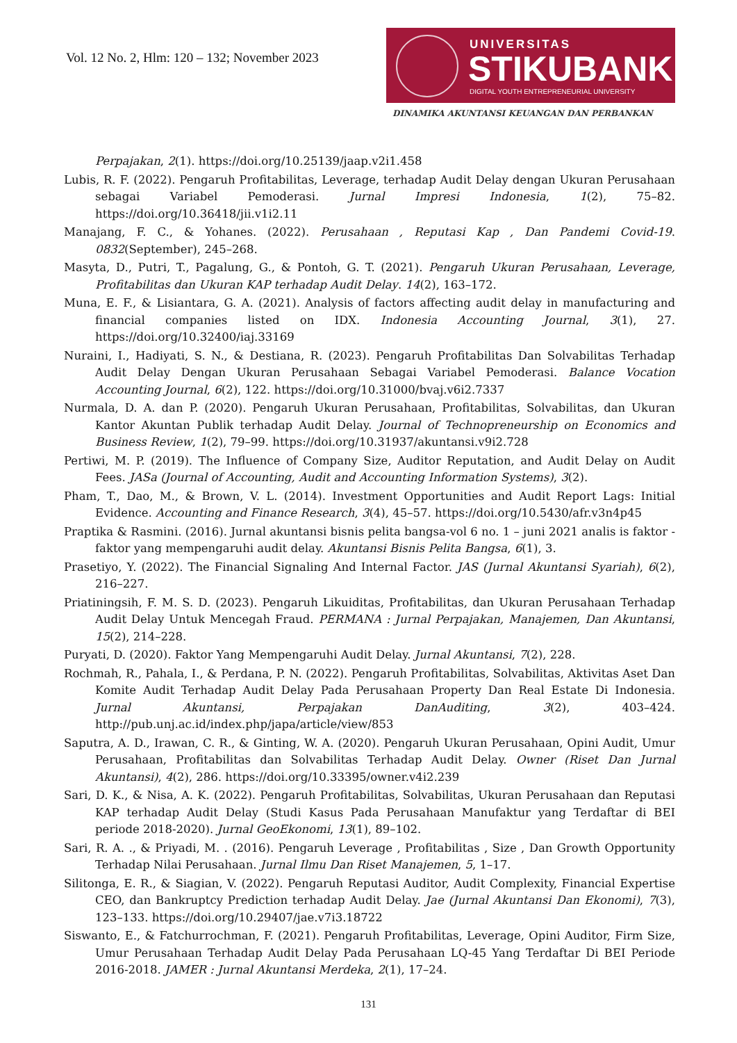Vol. 12 No. 2, Hlm: 120 – 132; November 2023
UNIVERSITAS
STIKUBANK
DIGITAL YOUTH ENTREPRENEURIAL UNIVERSITY
DINAMIKA AKUNTANSI KEUANGAN DAN PERBANKAN
Perpajakan, 2(1). https://doi.org/10.25139/jaap.v2i1.458
Lubis, R. F. (2022). Pengaruh Profitabilitas, Leverage, terhadap Audit Delay dengan Ukuran Perusahaan sebagai Variabel Pemoderasi. Jurnal Impresi Indonesia, 1(2), 75–82. https://doi.org/10.36418/jii.v1i2.11
Manajang, F. C., & Yohanes. (2022). Perusahaan , Reputasi Kap , Dan Pandemi Covid-19. 0832(September), 245–268.
Masyta, D., Putri, T., Pagalung, G., & Pontoh, G. T. (2021). Pengaruh Ukuran Perusahaan, Leverage, Profitabilitas dan Ukuran KAP terhadap Audit Delay. 14(2), 163–172.
Muna, E. F., & Lisiantara, G. A. (2021). Analysis of factors affecting audit delay in manufacturing and financial companies listed on IDX. Indonesia Accounting Journal, 3(1), 27. https://doi.org/10.32400/iaj.33169
Nuraini, I., Hadiyati, S. N., & Destiana, R. (2023). Pengaruh Profitabilitas Dan Solvabilitas Terhadap Audit Delay Dengan Ukuran Perusahaan Sebagai Variabel Pemoderasi. Balance Vocation Accounting Journal, 6(2), 122. https://doi.org/10.31000/bvaj.v6i2.7337
Nurmala, D. A. dan P. (2020). Pengaruh Ukuran Perusahaan, Profitabilitas, Solvabilitas, dan Ukuran Kantor Akuntan Publik terhadap Audit Delay. Journal of Technopreneurship on Economics and Business Review, 1(2), 79–99. https://doi.org/10.31937/akuntansi.v9i2.728
Pertiwi, M. P. (2019). The Influence of Company Size, Auditor Reputation, and Audit Delay on Audit Fees. JASa (Journal of Accounting, Audit and Accounting Information Systems), 3(2).
Pham, T., Dao, M., & Brown, V. L. (2014). Investment Opportunities and Audit Report Lags: Initial Evidence. Accounting and Finance Research, 3(4), 45–57. https://doi.org/10.5430/afr.v3n4p45
Praptika & Rasmini. (2016). Jurnal akuntansi bisnis pelita bangsa-vol 6 no. 1 – juni 2021 analis is faktor -faktor yang mempengaruhi audit delay. Akuntansi Bisnis Pelita Bangsa, 6(1), 3.
Prasetiyo, Y. (2022). The Financial Signaling And Internal Factor. JAS (Jurnal Akuntansi Syariah), 6(2), 216–227.
Priatiningsih, F. M. S. D. (2023). Pengaruh Likuiditas, Profitabilitas, dan Ukuran Perusahaan Terhadap Audit Delay Untuk Mencegah Fraud. PERMANA : Jurnal Perpajakan, Manajemen, Dan Akuntansi, 15(2), 214–228.
Puryati, D. (2020). Faktor Yang Mempengaruhi Audit Delay. Jurnal Akuntansi, 7(2), 228.
Rochmah, R., Pahala, I., & Perdana, P. N. (2022). Pengaruh Profitabilitas, Solvabilitas, Aktivitas Aset Dan Komite Audit Terhadap Audit Delay Pada Perusahaan Property Dan Real Estate Di Indonesia. Jurnal Akuntansi, Perpajakan DanAuditing, 3(2), 403–424. http://pub.unj.ac.id/index.php/japa/article/view/853
Saputra, A. D., Irawan, C. R., & Ginting, W. A. (2020). Pengaruh Ukuran Perusahaan, Opini Audit, Umur Perusahaan, Profitabilitas dan Solvabilitas Terhadap Audit Delay. Owner (Riset Dan Jurnal Akuntansi), 4(2), 286. https://doi.org/10.33395/owner.v4i2.239
Sari, D. K., & Nisa, A. K. (2022). Pengaruh Profitabilitas, Solvabilitas, Ukuran Perusahaan dan Reputasi KAP terhadap Audit Delay (Studi Kasus Pada Perusahaan Manufaktur yang Terdaftar di BEI periode 2018-2020). Jurnal GeoEkonomi, 13(1), 89–102.
Sari, R. A. ., & Priyadi, M. . (2016). Pengaruh Leverage , Profitabilitas , Size , Dan Growth Opportunity Terhadap Nilai Perusahaan. Jurnal Ilmu Dan Riset Manajemen, 5, 1–17.
Silitonga, E. R., & Siagian, V. (2022). Pengaruh Reputasi Auditor, Audit Complexity, Financial Expertise CEO, dan Bankruptcy Prediction terhadap Audit Delay. Jae (Jurnal Akuntansi Dan Ekonomi), 7(3), 123–133. https://doi.org/10.29407/jae.v7i3.18722
Siswanto, E., & Fatchurrochman, F. (2021). Pengaruh Profitabilitas, Leverage, Opini Auditor, Firm Size, Umur Perusahaan Terhadap Audit Delay Pada Perusahaan LQ-45 Yang Terdaftar Di BEI Periode 2016-2018. JAMER : Jurnal Akuntansi Merdeka, 2(1), 17–24.
131